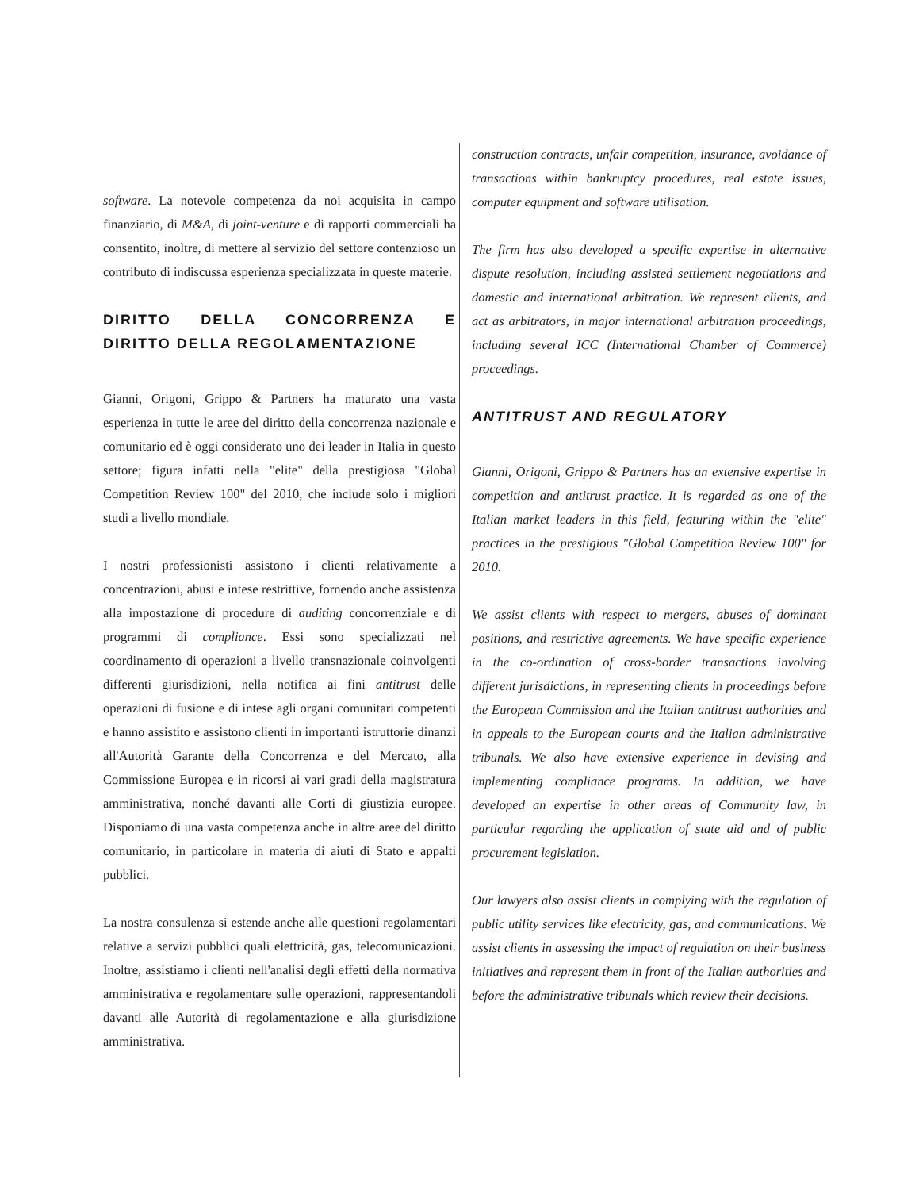software. La notevole competenza da noi acquisita in campo finanziario, di M&A, di joint-venture e di rapporti commerciali ha consentito, inoltre, di mettere al servizio del settore contenzioso un contributo di indiscussa esperienza specializzata in queste materie.
DIRITTO DELLA CONCORRENZA E DIRITTO DELLA REGOLAMENTAZIONE
Gianni, Origoni, Grippo & Partners ha maturato una vasta esperienza in tutte le aree del diritto della concorrenza nazionale e comunitario ed è oggi considerato uno dei leader in Italia in questo settore; figura infatti nella "elite" della prestigiosa "Global Competition Review 100" del 2010, che include solo i migliori studi a livello mondiale.
I nostri professionisti assistono i clienti relativamente a concentrazioni, abusi e intese restrittive, fornendo anche assistenza alla impostazione di procedure di auditing concorrenziale e di programmi di compliance. Essi sono specializzati nel coordinamento di operazioni a livello transnazionale coinvolgenti differenti giurisdizioni, nella notifica ai fini antitrust delle operazioni di fusione e di intese agli organi comunitari competenti e hanno assistito e assistono clienti in importanti istruttorie dinanzi all'Autorità Garante della Concorrenza e del Mercato, alla Commissione Europea e in ricorsi ai vari gradi della magistratura amministrativa, nonché davanti alle Corti di giustizia europee. Disponiamo di una vasta competenza anche in altre aree del diritto comunitario, in particolare in materia di aiuti di Stato e appalti pubblici.
La nostra consulenza si estende anche alle questioni regolamentari relative a servizi pubblici quali elettricità, gas, telecomunicazioni. Inoltre, assistiamo i clienti nell'analisi degli effetti della normativa amministrativa e regolamentare sulle operazioni, rappresentandoli davanti alle Autorità di regolamentazione e alla giurisdizione amministrativa.
construction contracts, unfair competition, insurance, avoidance of transactions within bankruptcy procedures, real estate issues, computer equipment and software utilisation.
The firm has also developed a specific expertise in alternative dispute resolution, including assisted settlement negotiations and domestic and international arbitration. We represent clients, and act as arbitrators, in major international arbitration proceedings, including several ICC (International Chamber of Commerce) proceedings.
ANTITRUST AND REGULATORY
Gianni, Origoni, Grippo & Partners has an extensive expertise in competition and antitrust practice. It is regarded as one of the Italian market leaders in this field, featuring within the "elite" practices in the prestigious "Global Competition Review 100" for 2010.
We assist clients with respect to mergers, abuses of dominant positions, and restrictive agreements. We have specific experience in the co-ordination of cross-border transactions involving different jurisdictions, in representing clients in proceedings before the European Commission and the Italian antitrust authorities and in appeals to the European courts and the Italian administrative tribunals. We also have extensive experience in devising and implementing compliance programs. In addition, we have developed an expertise in other areas of Community law, in particular regarding the application of state aid and of public procurement legislation.
Our lawyers also assist clients in complying with the regulation of public utility services like electricity, gas, and communications. We assist clients in assessing the impact of regulation on their business initiatives and represent them in front of the Italian authorities and before the administrative tribunals which review their decisions.